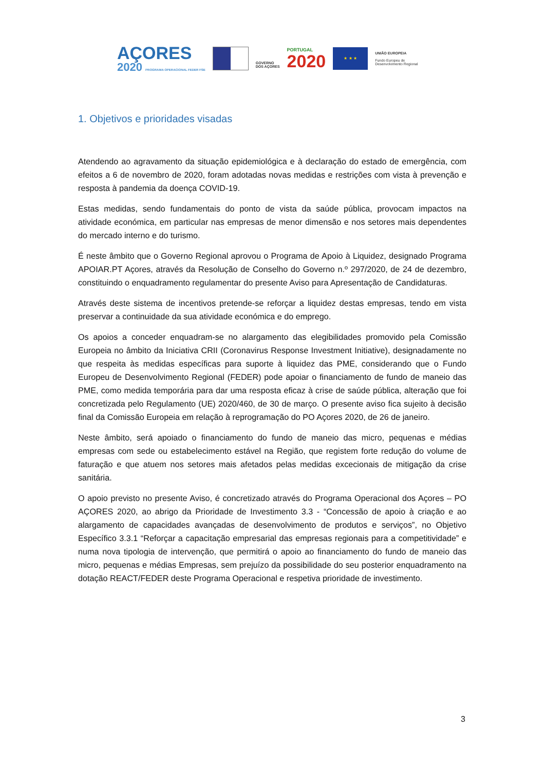AÇORES
2020 PROGRAMA OPERACIONAL FEDER FSE
GOVERNO
DOS AÇORES
PORTUGAL
2020
★ ★ ★
UNIÃO EUROPEIA
Fundo Europeu de
Desenvolvimento Regional
1. Objetivos e prioridades visadas
Atendendo ao agravamento da situação epidemiológica e à declaração do estado de emergência, com efeitos a 6 de novembro de 2020, foram adotadas novas medidas e restrições com vista à prevenção e resposta à pandemia da doença COVID-19.
Estas medidas, sendo fundamentais do ponto de vista da saúde pública, provocam impactos na atividade económica, em particular nas empresas de menor dimensão e nos setores mais dependentes do mercado interno e do turismo.
É neste âmbito que o Governo Regional aprovou o Programa de Apoio à Liquidez, designado Programa APOIAR.PT Açores, através da Resolução de Conselho do Governo n.º 297/2020, de 24 de dezembro, constituindo o enquadramento regulamentar do presente Aviso para Apresentação de Candidaturas.
Através deste sistema de incentivos pretende-se reforçar a liquidez destas empresas, tendo em vista preservar a continuidade da sua atividade económica e do emprego.
Os apoios a conceder enquadram-se no alargamento das elegibilidades promovido pela Comissão Europeia no âmbito da Iniciativa CRII (Coronavirus Response Investment Initiative), designadamente no que respeita às medidas específicas para suporte à liquidez das PME, considerando que o Fundo Europeu de Desenvolvimento Regional (FEDER) pode apoiar o financiamento de fundo de maneio das PME, como medida temporária para dar uma resposta eficaz à crise de saúde pública, alteração que foi concretizada pelo Regulamento (UE) 2020/460, de 30 de março. O presente aviso fica sujeito à decisão final da Comissão Europeia em relação à reprogramação do PO Açores 2020, de 26 de janeiro.
Neste âmbito, será apoiado o financiamento do fundo de maneio das micro, pequenas e médias empresas com sede ou estabelecimento estável na Região, que registem forte redução do volume de faturação e que atuem nos setores mais afetados pelas medidas excecionais de mitigação da crise sanitária.
O apoio previsto no presente Aviso, é concretizado através do Programa Operacional dos Açores – PO AÇORES 2020, ao abrigo da Prioridade de Investimento 3.3 - “Concessão de apoio à criação e ao alargamento de capacidades avançadas de desenvolvimento de produtos e serviços”, no Objetivo Específico 3.3.1 “Reforçar a capacitação empresarial das empresas regionais para a competitividade” e numa nova tipologia de intervenção, que permitirá o apoio ao financiamento do fundo de maneio das micro, pequenas e médias Empresas, sem prejuízo da possibilidade do seu posterior enquadramento na dotação REACT/FEDER deste Programa Operacional e respetiva prioridade de investimento.
3